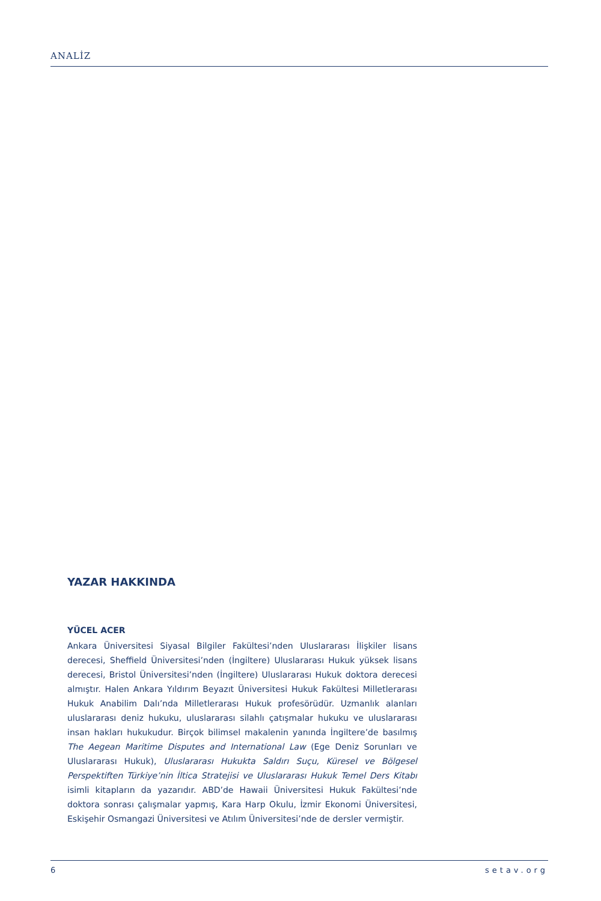ANALİZ
YAZAR HAKKINDA
YÜCEL ACER
Ankara Üniversitesi Siyasal Bilgiler Fakültesi’nden Uluslararası İlişkiler lisans derecesi, Sheffield Üniversitesi’nden (İngiltere) Uluslararası Hukuk yüksek lisans derecesi, Bristol Üniversitesi’nden (İngiltere) Uluslararası Hukuk doktora derecesi almıştır. Halen Ankara Yıldırım Beyazıt Üniversitesi Hukuk Fakültesi Milletlerarası Hukuk Anabilim Dalı’nda Milletlerarası Hukuk profesörüdür. Uzmanlık alanları uluslararası deniz hukuku, uluslararası silahlı çatışmalar hukuku ve uluslararası insan hakları hukukudur. Birçok bilimsel makalenin yanında İngiltere’de basılmış The Aegean Maritime Disputes and International Law (Ege Deniz Sorunları ve Uluslararası Hukuk), Uluslararası Hukukta Saldırı Suçu, Küresel ve Bölgesel Perspektiften Türkiye’nin İltica Stratejisi ve Uluslararası Hukuk Temel Ders Kitabı isimli kitapların da yazarıdır. ABD’de Hawaii Üniversitesi Hukuk Fakültesi’nde doktora sonrası çalışmalar yapmış, Kara Harp Okulu, İzmir Ekonomi Üniversitesi, Eskişehir Osmangazi Üniversitesi ve Atılım Üniversitesi’nde de dersler vermiştir.
6 setav.org